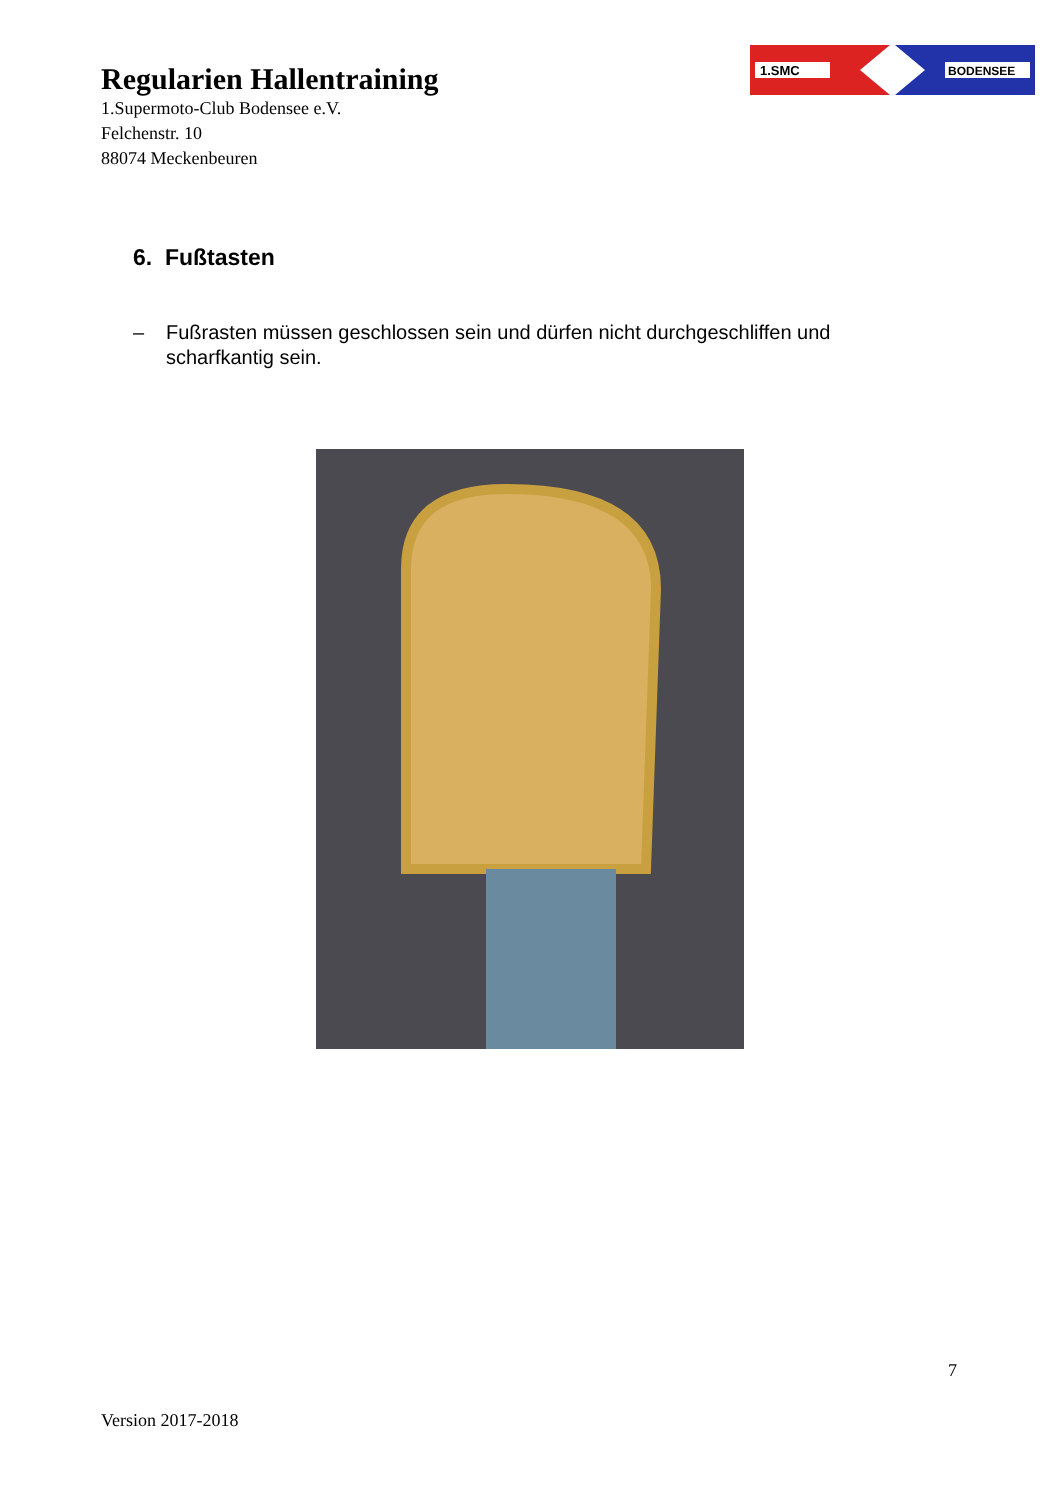Regularien Hallentraining
1.Supermoto-Club Bodensee e.V.
Felchenstr. 10
88074 Meckenbeuren
1.SMC
BODENSEE
6. Fußtasten
– Fußrasten müssen geschlossen sein und dürfen nicht durchgeschliffen und scharfkantig sein.
7
Version 2017-2018